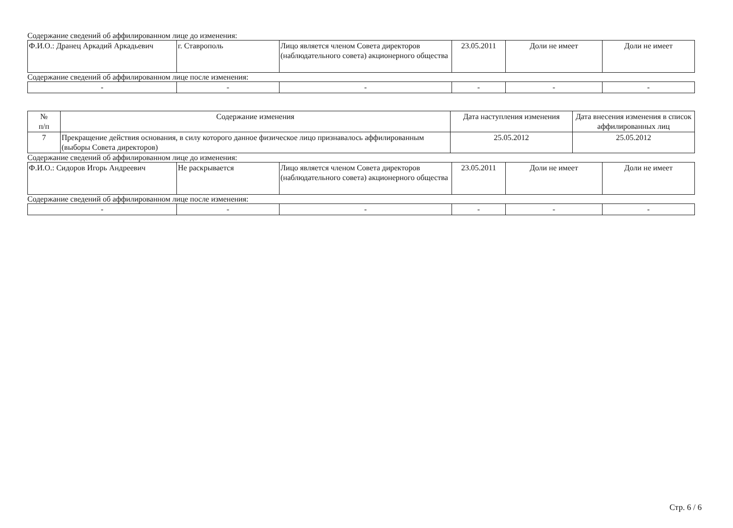Содержание сведений об аффилированном лице до изменения:
| Ф.И.О.: Дранец Аркадий Аркадьевич | г. Ставрополь | Лицо является членом Совета директоров (наблюдательного совета) акционерного общества | 23.05.2011 | Доли не имеет | Доли не имеет |
Содержание сведений об аффилированном лице после изменения:
| - | - | - | - | - | - |
| № п/п | Содержание изменения | Дата наступления изменения | Дата внесения изменения в список аффилированных лиц |
| --- | --- | --- | --- |
| 7 | Прекращение действия основания, в силу которого данное физическое лицо признавалось аффилированным (выборы Совета директоров) | 25.05.2012 | 25.05.2012 |
Содержание сведений об аффилированном лице до изменения:
| Ф.И.О.: Сидоров Игорь Андреевич | Не раскрывается | Лицо является членом Совета директоров (наблюдательного совета) акционерного общества | 23.05.2011 | Доли не имеет | Доли не имеет |
Содержание сведений об аффилированном лице после изменения:
| - | - | - | - | - | - |
Стр. 6 / 6